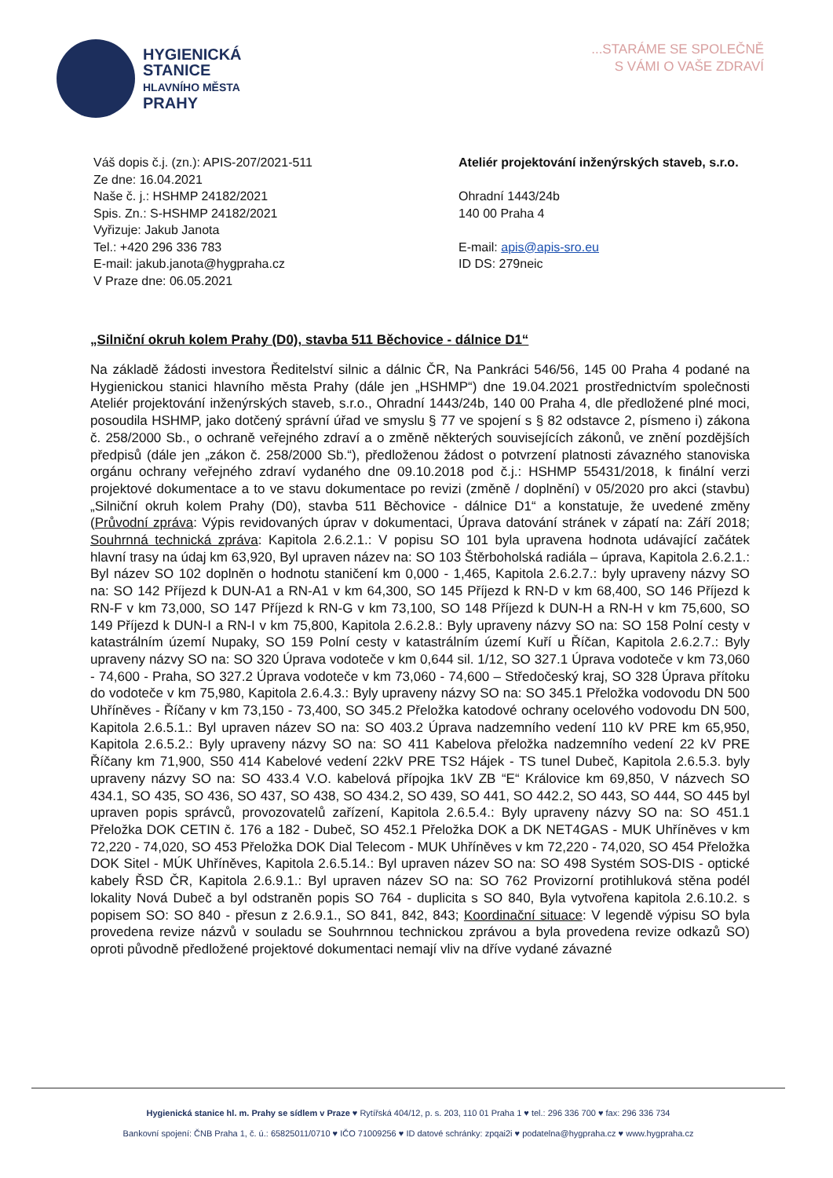HYGIENICKÁ
STANICE
HLAVNÍHO MĚSTA
PRAHY
...STARÁME SE SPOLEČNĚ
S VÁMI O VAŠE ZDRAVÍ
Váš dopis č.j. (zn.): APIS-207/2021-511
Ze dne: 16.04.2021
Naše č. j.: HSHMP 24182/2021
Spis. Zn.: S-HSHMP 24182/2021
Vyřizuje: Jakub Janota
Tel.: +420 296 336 783
E-mail: jakub.janota@hygpraha.cz
V Praze dne: 06.05.2021
Ateliér projektování inženýrských staveb, s.r.o.
Ohradní 1443/24b
140 00 Praha 4
E-mail: apis@apis-sro.eu
ID DS: 279neic
„Silniční okruh kolem Prahy (D0), stavba 511 Běchovice - dálnice D1“
Na základě žádosti investora Ředitelství silnic a dálnic ČR, Na Pankráci 546/56, 145 00 Praha 4 podané na Hygienickou stanici hlavního města Prahy (dále jen „HSHMP“) dne 19.04.2021 prostřednictvím společnosti Ateliér projektování inženýrských staveb, s.r.o., Ohradní 1443/24b, 140 00 Praha 4, dle předložené plné moci, posoudila HSHMP, jako dotčený správní úřad ve smyslu § 77 ve spojení s § 82 odstavce 2, písmeno i) zákona č. 258/2000 Sb., o ochraně veřejného zdraví a o změně některých souvisejících zákonů, ve znění pozdějších předpisů (dále jen „zákon č. 258/2000 Sb.“), předloženou žádost o potvrzení platnosti závazného stanoviska orgánu ochrany veřejného zdraví vydaného dne 09.10.2018 pod č.j.: HSHMP 55431/2018, k finální verzi projektové dokumentace a to ve stavu dokumentace po revizi (změně / doplnění) v 05/2020 pro akci (stavbu) „Silniční okruh kolem Prahy (D0), stavba 511 Běchovice - dálnice D1“ a konstatuje, že uvedené změny (Průvodní zpráva: Výpis revidovaných úprav v dokumentaci, Úprava datování stránek v zápatí na: Září 2018; Souhrnná technická zpráva: Kapitola 2.6.2.1.: V popisu SO 101 byla upravena hodnota udávající začátek hlavní trasy na údaj km 63,920, Byl upraven název na: SO 103 Štěrboholská radiála – úprava, Kapitola 2.6.2.1.: Byl název SO 102 doplněn o hodnotu staničení km 0,000 - 1,465, Kapitola 2.6.2.7.: byly upraveny názvy SO na: SO 142 Příjezd k DUN-A1 a RN-A1 v km 64,300, SO 145 Příjezd k RN-D v km 68,400, SO 146 Příjezd k RN-F v km 73,000, SO 147 Příjezd k RN-G v km 73,100, SO 148 Příjezd k DUN-H a RN-H v km 75,600, SO 149 Příjezd k DUN-I a RN-I v km 75,800, Kapitola 2.6.2.8.: Byly upraveny názvy SO na: SO 158 Polní cesty v katastrálním území Nupaky, SO 159 Polní cesty v katastrálním území Kuří u Říčan, Kapitola 2.6.2.7.: Byly upraveny názvy SO na: SO 320 Úprava vodoteče v km 0,644 sil. 1/12, SO 327.1 Úprava vodoteče v km 73,060 - 74,600 - Praha, SO 327.2 Úprava vodoteče v km 73,060 - 74,600 – Středočeský kraj, SO 328 Úprava přítoku do vodoteče v km 75,980, Kapitola 2.6.4.3.: Byly upraveny názvy SO na: SO 345.1 Přeložka vodovodu DN 500 Uhříněves - Říčany v km 73,150 - 73,400, SO 345.2 Přeložka katodové ochrany ocelového vodovodu DN 500, Kapitola 2.6.5.1.: Byl upraven název SO na: SO 403.2 Úprava nadzemního vedení 110 kV PRE km 65,950, Kapitola 2.6.5.2.: Byly upraveny názvy SO na: SO 411 Kabelova přeložka nadzemního vedení 22 kV PRE Říčany km 71,900, S50 414 Kabelové vedení 22kV PRE TS2 Hájek - TS tunel Dubeč, Kapitola 2.6.5.3. byly upraveny názvy SO na: SO 433.4 V.O. kabelová přípojka 1kV ZB “E“ Královice km 69,850, V názvech SO 434.1, SO 435, SO 436, SO 437, SO 438, SO 434.2, SO 439, SO 441, SO 442.2, SO 443, SO 444, SO 445 byl upraven popis správců, provozovatelů zařízení, Kapitola 2.6.5.4.: Byly upraveny názvy SO na: SO 451.1 Přeložka DOK CETIN č. 176 a 182 - Dubeč, SO 452.1 Přeložka DOK a DK NET4GAS - MUK Uhříněves v km 72,220 - 74,020, SO 453 Přeložka DOK Dial Telecom - MUK Uhříněves v km 72,220 - 74,020, SO 454 Přeložka DOK Sitel - MÚK Uhříněves, Kapitola 2.6.5.14.: Byl upraven název SO na: SO 498 Systém SOS-DIS - optické kabely ŘSD ČR, Kapitola 2.6.9.1.: Byl upraven název SO na: SO 762 Provizorní protihluková stěna podél lokality Nová Dubeč a byl odstraněn popis SO 764 - duplicita s SO 840, Byla vytvořena kapitola 2.6.10.2. s popisem SO: SO 840 - přesun z 2.6.9.1., SO 841, 842, 843; Koordinační situace: V legendě výpisu SO byla provedena revize názvů v souladu se Souhrnnou technickou zprávou a byla provedena revize odkazů SO) oproti původně předložené projektové dokumentaci nemají vliv na dříve vydané závazné
Hygienická stanice hl. m. Prahy se sídlem v Praze ♥ Rytířská 404/12, p. s. 203, 110 01 Praha 1 ♥ tel.: 296 336 700 ♥ fax: 296 336 734
Bankovní spojení: ČNB Praha 1, č. ú.: 65825011/0710 ♥ IČO 71009256 ♥ ID datové schránky: zpqai2i ♥ podatelna@hygpraha.cz ♥ www.hygpraha.cz